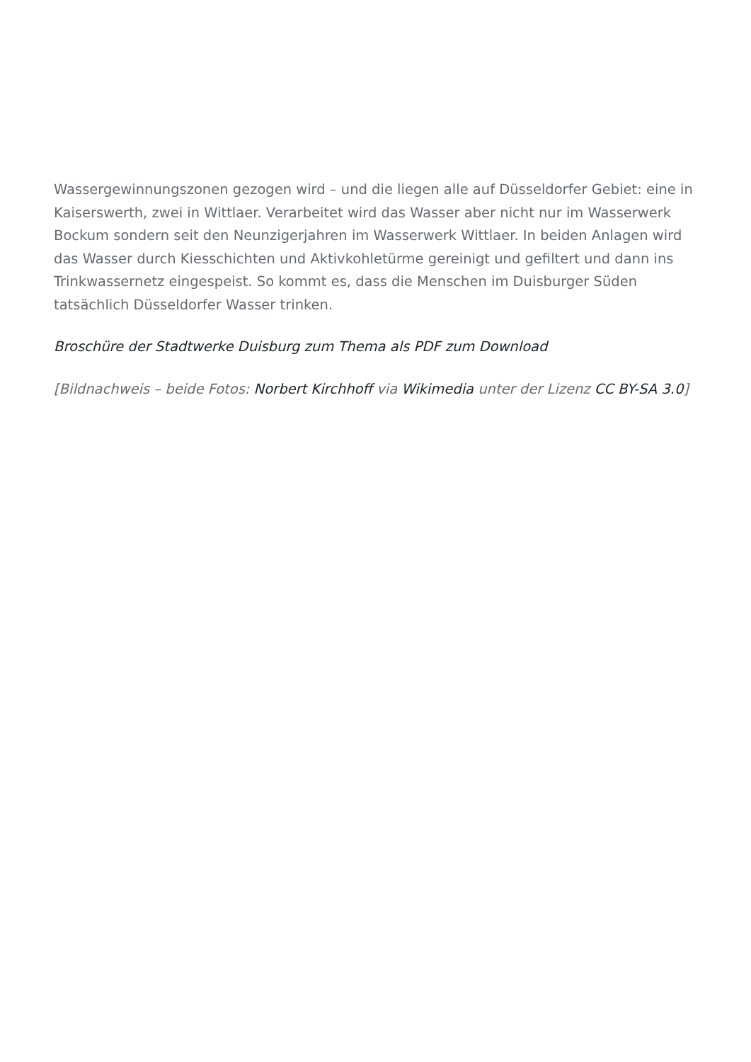Wassergewinnungszonen gezogen wird – und die liegen alle auf Düsseldorfer Gebiet: eine in Kaiserswerth, zwei in Wittlaer. Verarbeitet wird das Wasser aber nicht nur im Wasserwerk Bockum sondern seit den Neunzigerjahren im Wasserwerk Wittlaer. In beiden Anlagen wird das Wasser durch Kiesschichten und Aktivkohletürme gereinigt und gefiltert und dann ins Trinkwassernetz eingespeist. So kommt es, dass die Menschen im Duisburger Süden tatsächlich Düsseldorfer Wasser trinken.
Broschüre der Stadtwerke Duisburg zum Thema als PDF zum Download
[Bildnachweis – beide Fotos: Norbert Kirchhoff via Wikimedia unter der Lizenz CC BY-SA 3.0]